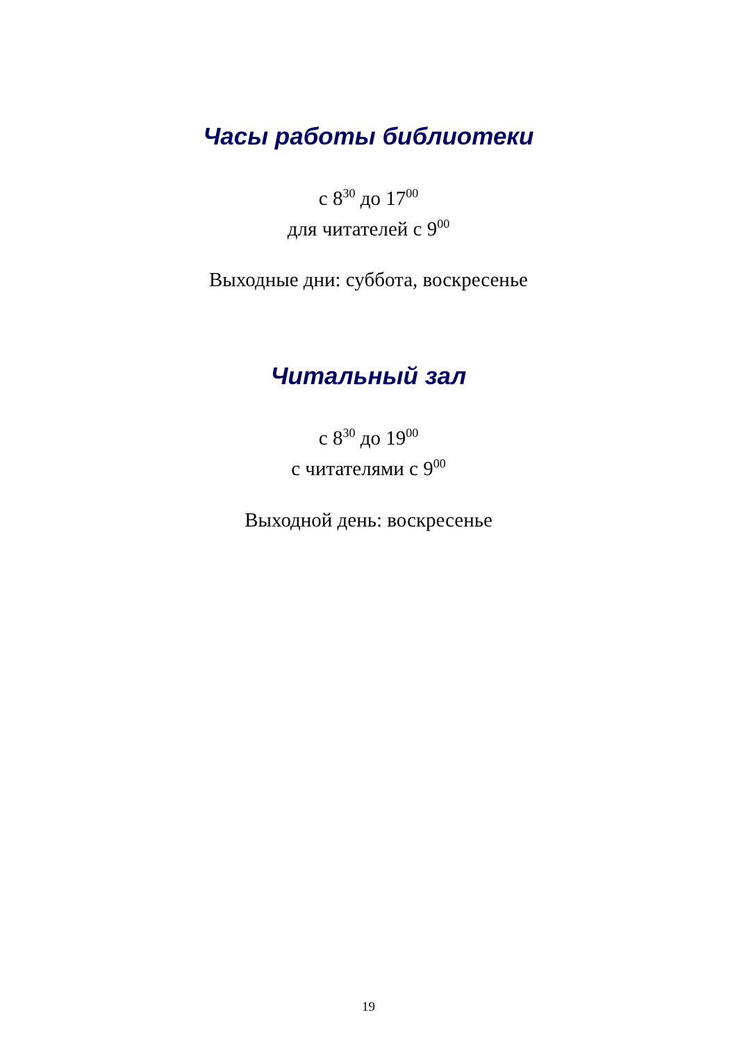Часы работы библиотеки
с 8<sup>30</sup> до 17<sup>00</sup>
для читателей с 9<sup>00</sup>
Выходные дни: суббота, воскресенье
Читальный зал
с 8<sup>30</sup> до 19<sup>00</sup>
с читателями с 9<sup>00</sup>
Выходной день: воскресенье
19